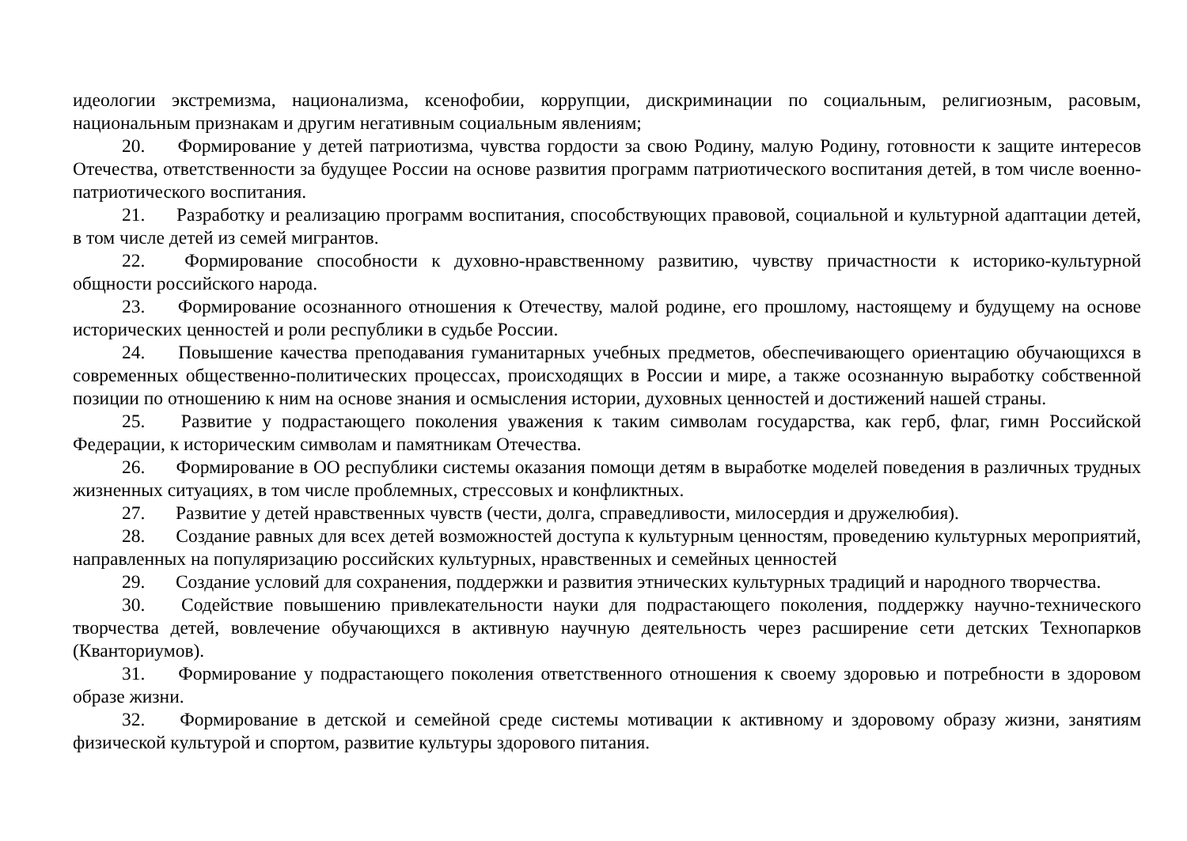идеологии экстремизма, национализма, ксенофобии, коррупции, дискриминации по социальным, религиозным, расовым, национальным признакам и другим негативным социальным явлениям;
20. Формирование у детей патриотизма, чувства гордости за свою Родину, малую Родину, готовности к защите интересов Отечества, ответственности за будущее России на основе развития программ патриотического воспитания детей, в том числе военно-патриотического воспитания.
21. Разработку и реализацию программ воспитания, способствующих правовой, социальной и культурной адаптации детей, в том числе детей из семей мигрантов.
22. Формирование способности к духовно-нравственному развитию, чувству причастности к историко-культурной общности российского народа.
23. Формирование осознанного отношения к Отечеству, малой родине, его прошлому, настоящему и будущему на основе исторических ценностей и роли республики в судьбе России.
24. Повышение качества преподавания гуманитарных учебных предметов, обеспечивающего ориентацию обучающихся в современных общественно-политических процессах, происходящих в России и мире, а также осознанную выработку собственной позиции по отношению к ним на основе знания и осмысления истории, духовных ценностей и достижений нашей страны.
25. Развитие у подрастающего поколения уважения к таким символам государства, как герб, флаг, гимн Российской Федерации, к историческим символам и памятникам Отечества.
26. Формирование в ОО республики системы оказания помощи детям в выработке моделей поведения в различных трудных жизненных ситуациях, в том числе проблемных, стрессовых и конфликтных.
27. Развитие у детей нравственных чувств (чести, долга, справедливости, милосердия и дружелюбия).
28. Создание равных для всех детей возможностей доступа к культурным ценностям, проведению культурных мероприятий, направленных на популяризацию российских культурных, нравственных и семейных ценностей
29. Создание условий для сохранения, поддержки и развития этнических культурных традиций и народного творчества.
30. Содействие повышению привлекательности науки для подрастающего поколения, поддержку научно-технического творчества детей, вовлечение обучающихся в активную научную деятельность через расширение сети детских Технопарков (Кванториумов).
31. Формирование у подрастающего поколения ответственного отношения к своему здоровью и потребности в здоровом образе жизни.
32. Формирование в детской и семейной среде системы мотивации к активному и здоровому образу жизни, занятиям физической культурой и спортом, развитие культуры здорового питания.